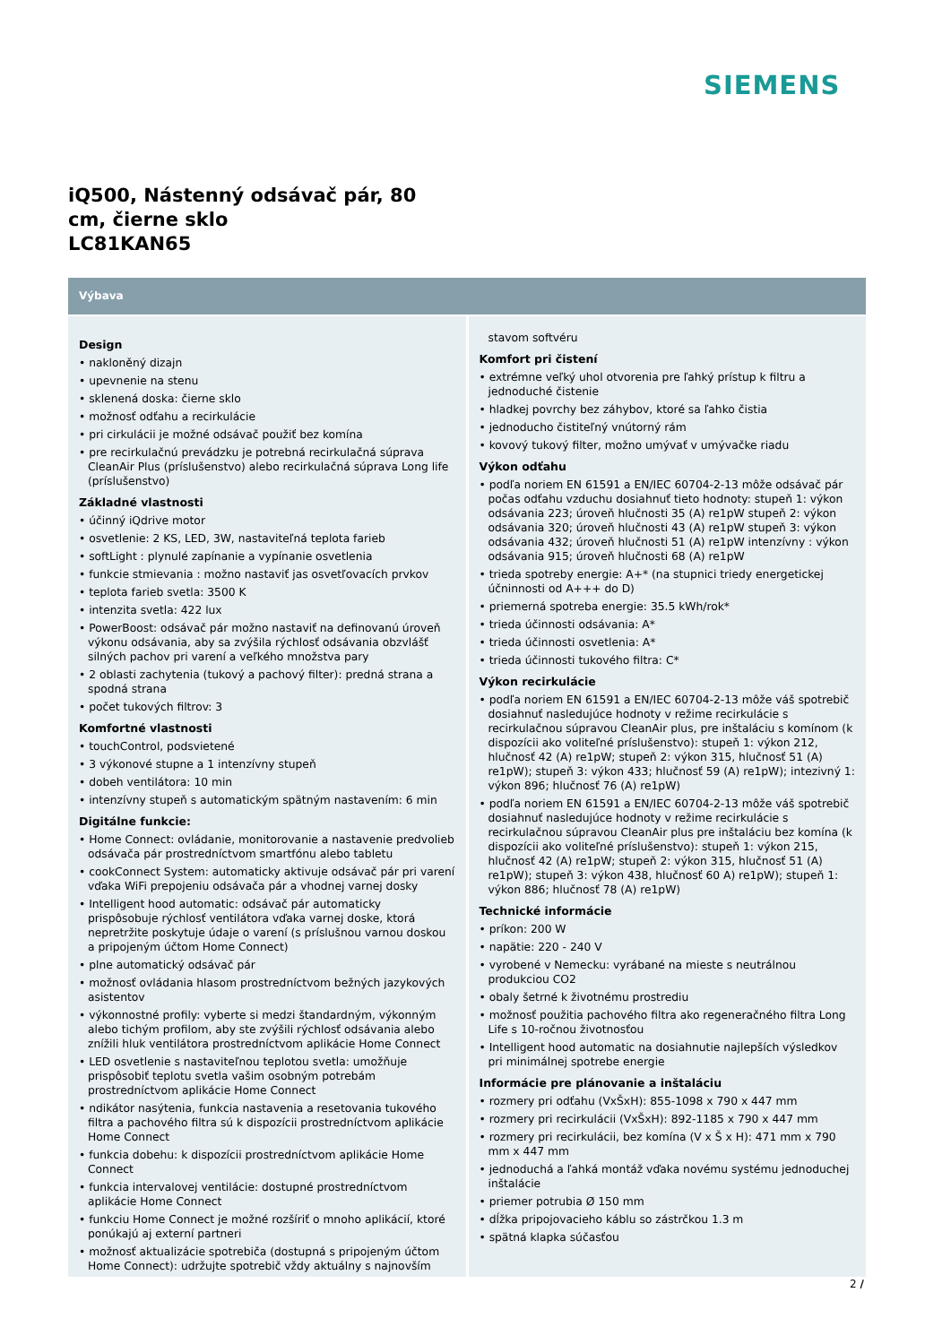SIEMENS
iQ500, Nástenný odsávač pár, 80 cm, čierne sklo
LC81KAN65
Výbava
Design
• nakloněný dizajn
• upevnenie na stenu
• sklenená doska: čierne sklo
• možnosť odťahu a recirkulácie
• pri cirkulácii je možné odsávač použiť bez komína
• pre recirkulačnú prevádzku je potrebná recirkulačná súprava CleanAir Plus (príslušenstvo) alebo recirkulačná súprava Long life (príslušenstvo)
Základné vlastnosti
• účinný iQdrive motor
• osvetlenie: 2 KS, LED, 3W, nastaviteľná teplota farieb
• softLight : plynulé zapínanie a vypínanie osvetlenia
• funkcie stmievania : možno nastaviť jas osvetľovacích prvkov
• teplota farieb svetla: 3500 K
• intenzita svetla: 422 lux
• PowerBoost: odsávač pár možno nastaviť na definovanú úroveň výkonu odsávania, aby sa zvýšila rýchlosť odsávania obzvlášť silných pachov pri varení a veľkého množstva pary
• 2 oblasti zachytenia (tukový a pachový filter): predná strana a spodná strana
• počet tukových filtrov: 3
Komfortné vlastnosti
• touchControl, podsvietené
• 3 výkonové stupne a 1 intenzívny stupeň
• dobeh ventilátora: 10 min
• intenzívny stupeň s automatickým spätným nastavením: 6 min
Digitálne funkcie:
• Home Connect: ovládanie, monitorovanie a nastavenie predvolieb odsávača pár prostredníctvom smartfónu alebo tabletu
• cookConnect System: automaticky aktivuje odsávač pár pri varení vďaka WiFi prepojeniu odsávača pár a vhodnej varnej dosky
• Intelligent hood automatic: odsávač pár automaticky prispôsobuje rýchlosť ventilátora vďaka varnej doske, ktorá nepretržite poskytuje údaje o varení (s príslušnou varnou doskou a pripojeným účtom Home Connect)
• plne automatický odsávač pár
• možnosť ovládania hlasom prostredníctvom bežných jazykových asistentov
• výkonnostné profily: vyberte si medzi štandardným, výkonným alebo tichým profilom, aby ste zvýšili rýchlosť odsávania alebo znížili hluk ventilátora prostredníctvom aplikácie Home Connect
• LED osvetlenie s nastaviteľnou teplotou svetla: umožňuje prispôsobiť teplotu svetla vašim osobným potrebám prostredníctvom aplikácie Home Connect
• ndikátor nasýtenia, funkcia nastavenia a resetovania tukového filtra a pachového filtra sú k dispozícii prostredníctvom aplikácie Home Connect
• funkcia dobehu: k dispozícii prostredníctvom aplikácie Home Connect
• funkcia intervalovej ventilácie: dostupné prostredníctvom aplikácie Home Connect
• funkciu Home Connect je možné rozšíriť o mnoho aplikácií, ktoré ponúkajú aj externí partneri
• možnosť aktualizácie spotrebiča (dostupná s pripojeným účtom Home Connect): udržujte spotrebič vždy aktuálny s najnovším
stavom softvéru
Komfort pri čistení
• extrémne veľký uhol otvorenia pre ľahký prístup k filtru a jednoduché čistenie
• hladkej povrchy bez záhybov, ktoré sa ľahko čistia
• jednoducho čistiteľný vnútorný rám
• kovový tukový filter, možno umývať v umývačke riadu
Výkon odťahu
• podľa noriem EN 61591 a EN/IEC 60704-2-13 môže odsávač pár počas odťahu vzduchu dosiahnuť tieto hodnoty: stupeň 1: výkon odsávania 223; úroveň hlučnosti 35 (A) re1pW stupeň 2: výkon odsávania 320; úroveň hlučnosti 43 (A) re1pW stupeň 3: výkon odsávania 432; úroveň hlučnosti 51 (A) re1pW intenzívny : výkon odsávania 915; úroveň hlučnosti 68 (A) re1pW
• trieda spotreby energie: A+* (na stupnici triedy energetickej účninnosti od A+++ do D)
• priemerná spotreba energie: 35.5 kWh/rok*
• trieda účinnosti odsávania: A*
• trieda účinnosti osvetlenia: A*
• trieda účinnosti tukového filtra: C*
Výkon recirkulácie
• podľa noriem EN 61591 a EN/IEC 60704-2-13 môže váš spotrebič dosiahnuť nasledujúce hodnoty v režime recirkulácie s recirkulačnou súpravou CleanAir plus, pre inštaláciu s komínom (k dispozícii ako voliteľné príslušenstvo): stupeň 1: výkon 212, hlučnosť 42 (A) re1pW; stupeň 2: výkon 315, hlučnosť 51 (A) re1pW); stupeň 3: výkon 433; hlučnosť 59 (A) re1pW); intezivný 1: výkon 896; hlučnosť 76 (A) re1pW)
• podľa noriem EN 61591 a EN/IEC 60704-2-13 môže váš spotrebič dosiahnuť nasledujúce hodnoty v režime recirkulácie s recirkulačnou súpravou CleanAir plus pre inštaláciu bez komína (k dispozícii ako voliteľné príslušenstvo): stupeň 1: výkon 215, hlučnosť 42 (A) re1pW; stupeň 2: výkon 315, hlučnosť 51 (A) re1pW); stupeň 3: výkon 438, hlučnosť 60 A) re1pW); stupeň 1: výkon 886; hlučnosť 78 (A) re1pW)
Technické informácie
• príkon: 200 W
• napätie: 220 - 240 V
• vyrobené v Nemecku: vyrábané na mieste s neutrálnou produkciou CO2
• obaly šetrné k životnému prostrediu
• možnosť použitia pachového filtra ako regeneračného filtra Long Life s 10-ročnou životnosťou
• Intelligent hood automatic na dosiahnutie najlepších výsledkov pri minimálnej spotrebe energie
Informácie pre plánovanie a inštaláciu
• rozmery pri odťahu (VxŠxH): 855-1098 x 790 x 447 mm
• rozmery pri recirkulácii (VxŠxH): 892-1185 x 790 x 447 mm
• rozmery pri recirkulácii, bez komína (V x Š x H): 471 mm x 790 mm x 447 mm
• jednoduchá a ľahká montáž vďaka novému systému jednoduchej inštalácie
• priemer potrubia Ø 150 mm
• dĺžka pripojovacieho káblu so zástrčkou 1.3 m
• spätná klapka súčasťou
2 /